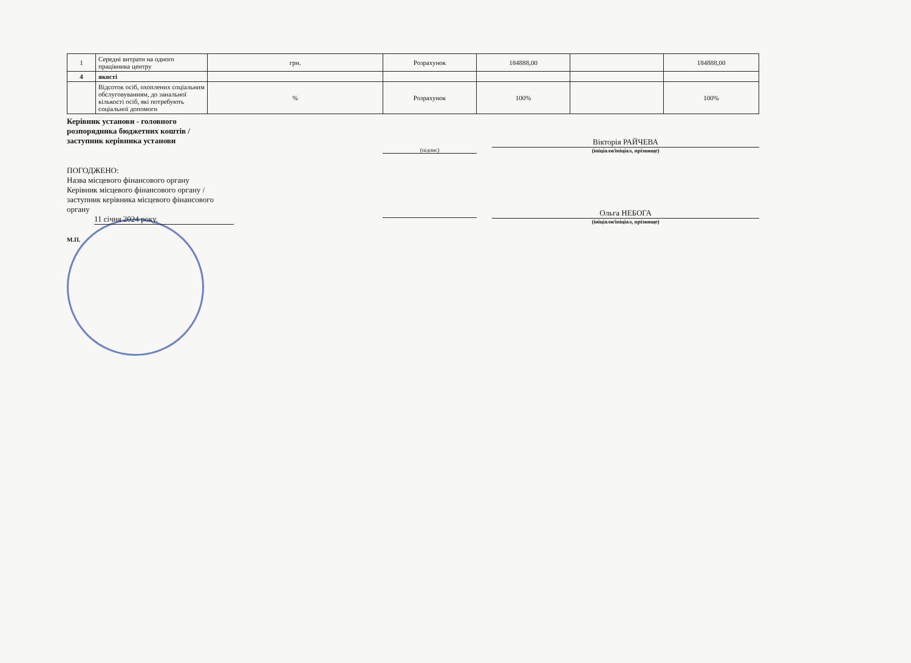| 1 | Середні витрати на одного працівника центру | грн. | Розрахунок | 184888,00 | | 184888,00 |
| 4 | якості | | | | | |
| | Відсоток осіб, охоплених соціальним обслуговуванням, до занальної кількості осіб, які потребують соціальної допомоги | % | Розрахунок | 100% | | 100% |
Керівник установи - головного
розпорядника бюджетних коштів /
заступник керівника установи
(підпис)
Вікторія РАЙЧЕВА
(ініціали/ініціал, прізвище)
ПОГОДЖЕНО:
Назва місцевого фінансового органу
Керівник місцевого фінансового органу /
заступник керівника місцевого фінансового
органу
11 січня 2024 року.
М.П.
Ольга НЕБОГА
(ініціали/ініціал, прізвище)